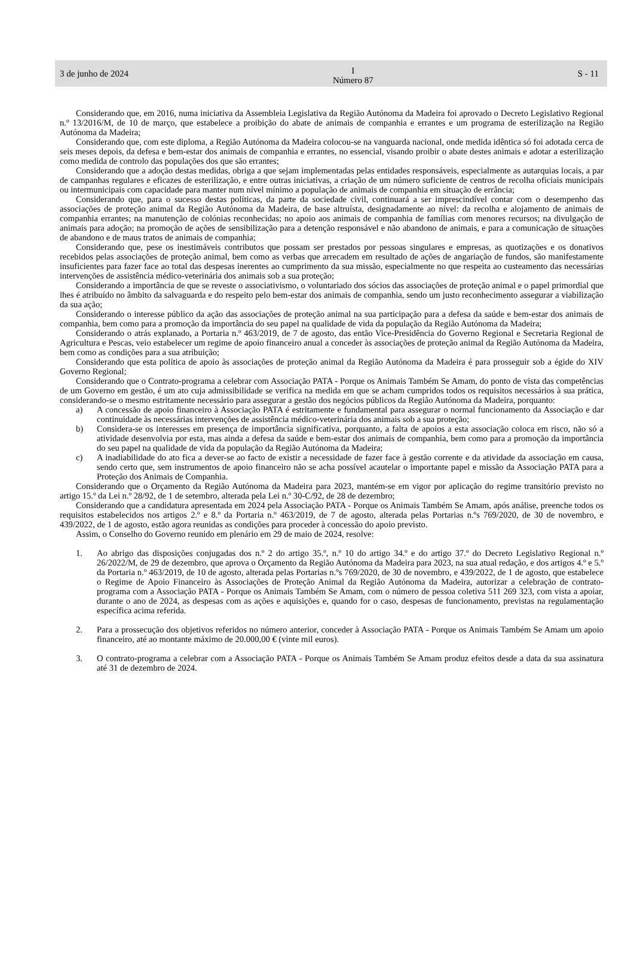3 de junho de 2024 I
Número 87 S - 11
Considerando que, em 2016, numa iniciativa da Assembleia Legislativa da Região Autónoma da Madeira foi aprovado o Decreto Legislativo Regional n.º 13/2016/M, de 10 de março, que estabelece a proibição do abate de animais de companhia e errantes e um programa de esterilização na Região Autónoma da Madeira;
Considerando que, com este diploma, a Região Autónoma da Madeira colocou-se na vanguarda nacional, onde medida idêntica só foi adotada cerca de seis meses depois, da defesa e bem-estar dos animais de companhia e errantes, no essencial, visando proibir o abate destes animais e adotar a esterilização como medida de controlo das populações dos que são errantes;
Considerando que a adoção destas medidas, obriga a que sejam implementadas pelas entidades responsáveis, especialmente as autarquias locais, a par de campanhas regulares e eficazes de esterilização, e entre outras iniciativas, a criação de um número suficiente de centros de recolha oficiais municipais ou intermunicipais com capacidade para manter num nível mínimo a população de animais de companhia em situação de errância;
Considerando que, para o sucesso destas políticas, da parte da sociedade civil, continuará a ser imprescindível contar com o desempenho das associações de proteção animal da Região Autónoma da Madeira, de base altruísta, designadamente ao nível: da recolha e alojamento de animais de companhia errantes; na manutenção de colónias reconhecidas; no apoio aos animais de companhia de famílias com menores recursos; na divulgação de animais para adoção; na promoção de ações de sensibilização para a detenção responsável e não abandono de animais, e para a comunicação de situações de abandono e de maus tratos de animais de companhia;
Considerando que, pese os inestimáveis contributos que possam ser prestados por pessoas singulares e empresas, as quotizações e os donativos recebidos pelas associações de proteção animal, bem como as verbas que arrecadem em resultado de ações de angariação de fundos, são manifestamente insuficientes para fazer face ao total das despesas inerentes ao cumprimento da sua missão, especialmente no que respeita ao custeamento das necessárias intervenções de assistência médico-veterinária dos animais sob a sua proteção;
Considerando a importância de que se reveste o associativismo, o voluntariado dos sócios das associações de proteção animal e o papel primordial que lhes é atribuído no âmbito da salvaguarda e do respeito pelo bem-estar dos animais de companhia, sendo um justo reconhecimento assegurar a viabilização da sua ação;
Considerando o interesse público da ação das associações de proteção animal na sua participação para a defesa da saúde e bem-estar dos animais de companhia, bem como para a promoção da importância do seu papel na qualidade de vida da população da Região Autónoma da Madeira;
Considerando o atrás explanado, a Portaria n.º 463/2019, de 7 de agosto, das então Vice-Presidência do Governo Regional e Secretaria Regional de Agricultura e Pescas, veio estabelecer um regime de apoio financeiro anual a conceder às associações de proteção animal da Região Autónoma da Madeira, bem como as condições para a sua atribuição;
Considerando que esta política de apoio às associações de proteção animal da Região Autónoma da Madeira é para prosseguir sob a égide do XIV Governo Regional;
Considerando que o Contrato-programa a celebrar com Associação PATA - Porque os Animais Também Se Amam, do ponto de vista das competências de um Governo em gestão, é um ato cuja admissibilidade se verifica na medida em que se acham cumpridos todos os requisitos necessários à sua prática, considerando-se o mesmo estritamente necessário para assegurar a gestão dos negócios públicos da Região Autónoma da Madeira, porquanto:
a) A concessão de apoio financeiro à Associação PATA é estritamente e fundamental para assegurar o normal funcionamento da Associação e dar continuidade às necessárias intervenções de assistência médico-veterinária dos animais sob a sua proteção;
b) Considera-se os interesses em presença de importância significativa, porquanto, a falta de apoios a esta associação coloca em risco, não só a atividade desenvolvia por esta, mas ainda a defesa da saúde e bem-estar dos animais de companhia, bem como para a promoção da importância do seu papel na qualidade de vida da população da Região Autónoma da Madeira;
c) A inadiabilidade do ato fica a dever-se ao facto de existir a necessidade de fazer face à gestão corrente e da atividade da associação em causa, sendo certo que, sem instrumentos de apoio financeiro não se acha possível acautelar o importante papel e missão da Associação PATA para a Proteção dos Animais de Companhia.
Considerando que o Orçamento da Região Autónoma da Madeira para 2023, mantém-se em vigor por aplicação do regime transitório previsto no artigo 15.º da Lei n.º 28/92, de 1 de setembro, alterada pela Lei n.º 30-C/92, de 28 de dezembro;
Considerando que a candidatura apresentada em 2024 pela Associação PATA - Porque os Animais Também Se Amam, após análise, preenche todos os requisitos estabelecidos nos artigos 2.º e 8.º da Portaria n.º 463/2019, de 7 de agosto, alterada pelas Portarias n.ºs 769/2020, de 30 de novembro, e 439/2022, de 1 de agosto, estão agora reunidas as condições para proceder à concessão do apoio previsto.
Assim, o Conselho do Governo reunido em plenário em 29 de maio de 2024, resolve:
1. Ao abrigo das disposições conjugadas dos n.º 2 do artigo 35.º, n.º 10 do artigo 34.º e do artigo 37.º do Decreto Legislativo Regional n.º 26/2022/M, de 29 de dezembro, que aprova o Orçamento da Região Autónoma da Madeira para 2023, na sua atual redação, e dos artigos 4.º e 5.º da Portaria n.º 463/2019, de 10 de agosto, alterada pelas Portarias n.ºs 769/2020, de 30 de novembro, e 439/2022, de 1 de agosto, que estabelece o Regime de Apoio Financeiro às Associações de Proteção Animal da Região Autónoma da Madeira, autorizar a celebração de contrato-programa com a Associação PATA - Porque os Animais Também Se Amam, com o número de pessoa coletiva 511 269 323, com vista a apoiar, durante o ano de 2024, as despesas com as ações e aquisições e, quando for o caso, despesas de funcionamento, previstas na regulamentação específica acima referida.
2. Para a prossecução dos objetivos referidos no número anterior, conceder à Associação PATA - Porque os Animais Também Se Amam um apoio financeiro, até ao montante máximo de 20.000,00 € (vinte mil euros).
3. O contrato-programa a celebrar com a Associação PATA - Porque os Animais Também Se Amam produz efeitos desde a data da sua assinatura até 31 de dezembro de 2024.